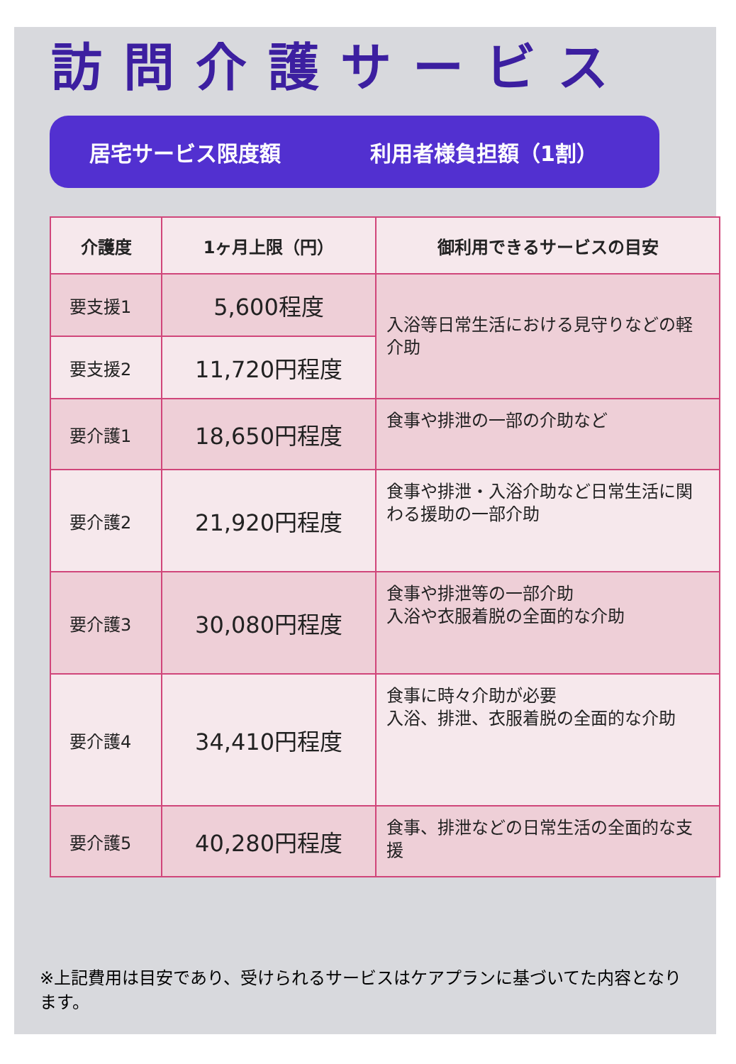訪問介護サービス
居宅サービス限度額 利用者様負担額（1割）
| 介護度 | 1ヶ月上限（円） | 御利用できるサービスの目安 |
| --- | --- | --- |
| 要支援1 | 5,600程度 | 入浴等日常生活における見守りなどの軽介助 |
| 要支援2 | 11,720円程度 | |
| 要介護1 | 18,650円程度 | 食事や排泄の一部の介助など |
| 要介護2 | 21,920円程度 | 食事や排泄・入浴介助など日常生活に関わる援助の一部介助 |
| 要介護3 | 30,080円程度 | 食事や排泄等の一部介助 入浴や衣服着脱の全面的な介助 |
| 要介護4 | 34,410円程度 | 食事に時々介助が必要 入浴、排泄、衣服着脱の全面的な介助 |
| 要介護5 | 40,280円程度 | 食事、排泄などの日常生活の全面的な支援 |
※上記費用は目安であり、受けられるサービスはケアプランに基づいてた内容となります。